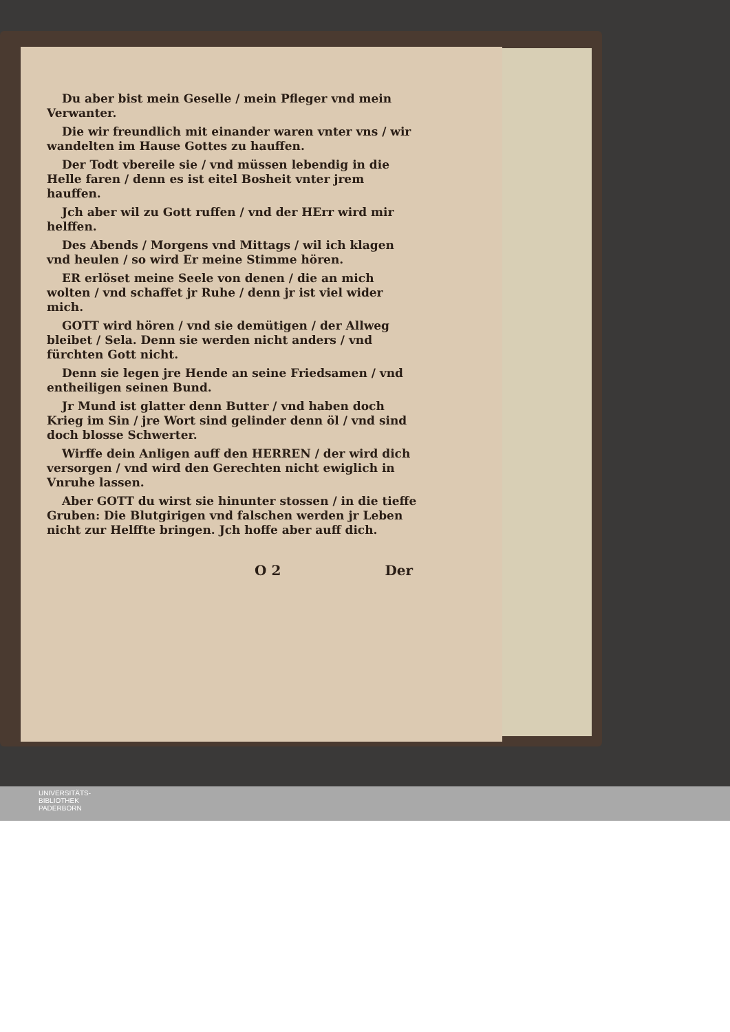Du aber bist mein Geselle / mein Pfleger vnd mein Verwanter.
Die wir freundlich mit einander waren vnter vns / wir wandelten im Hause Gottes zu hauffen.
Der Todt vbereile sie / vnd müssen lebendig in die Helle faren / denn es ist eitel Bosheit vnter jrem hauffen.
Jch aber wil zu Gott ruffen / vnd der HErr wird mir helffen.
Des Abends / Morgens vnd Mittags / wil ich klagen vnd heulen / so wird Er meine Stimme hören.
ER erlöset meine Seele von denen / die an mich wolten / vnd schaffet jr Ruhe / denn jr ist viel wider mich.
GOTT wird hören / vnd sie demütigen / der Allweg bleibet / Sela. Denn sie werden nicht anders / vnd fürchten Gott nicht.
Denn sie legen jre Hende an seine Friedsamen / vnd entheiligen seinen Bund.
Jr Mund ist glatter denn Butter / vnd haben doch Krieg im Sin / jre Wort sind gelinder denn öl / vnd sind doch blosse Schwerter.
Wirffe dein Anligen auff den HERREN / der wird dich versorgen / vnd wird den Gerechten nicht ewiglich in Vnruhe lassen.
Aber GOTT du wirst sie hinunter stossen / in die tieffe Gruben: Die Blutgirigen vnd falschen werden jr Leben nicht zur Helffte bringen. Jch hoffe aber auff dich.
O 2 Der
UNIVERSITÄTS-
BIBLIOTHEK
PADERBORN